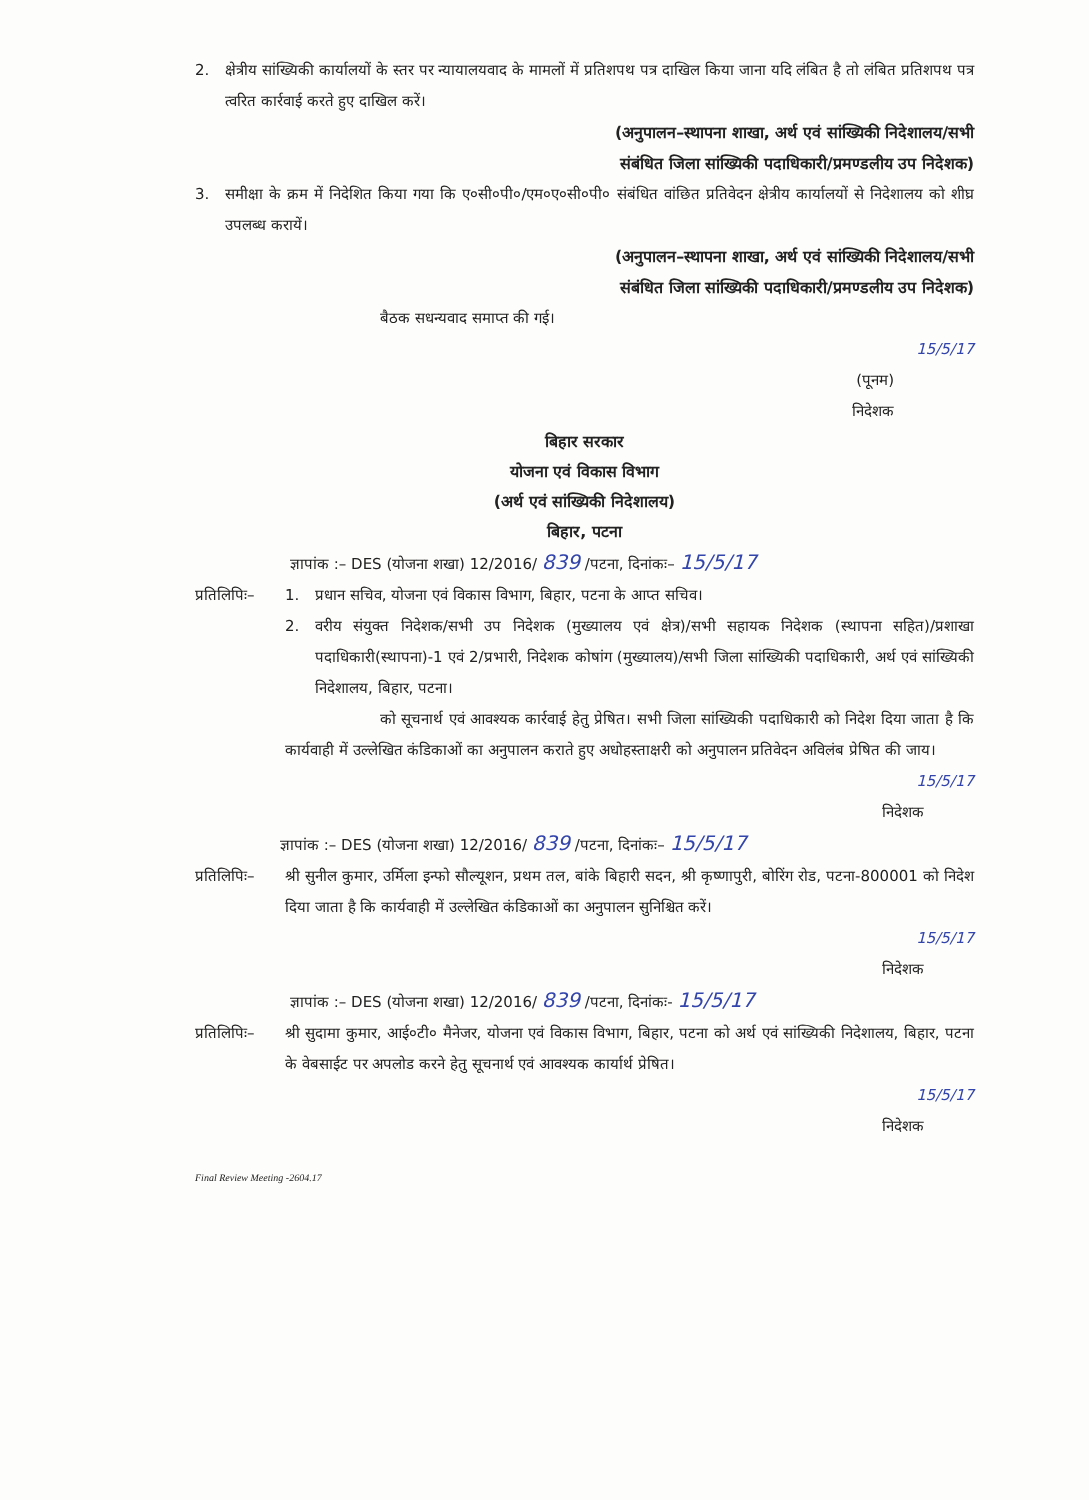2. क्षेत्रीय सांख्यिकी कार्यालयों के स्तर पर न्यायालयवाद के मामलों में प्रतिशपथ पत्र दाखिल किया जाना यदि लंबित है तो लंबित प्रतिशपथ पत्र त्वरित कार्रवाई करते हुए दाखिल करें।
(अनुपालन–स्थापना शाखा, अर्थ एवं सांख्यिकी निदेशालय/सभी
संबंधित जिला सांख्यिकी पदाधिकारी/प्रमण्डलीय उप निदेशक)
3. समीक्षा के क्रम में निदेशित किया गया कि ए०सी०पी०/एम०ए०सी०पी० संबंधित वांछित प्रतिवेदन क्षेत्रीय कार्यालयों से निदेशालय को शीघ्र उपलब्ध करायें।
(अनुपालन–स्थापना शाखा, अर्थ एवं सांख्यिकी निदेशालय/सभी
संबंधित जिला सांख्यिकी पदाधिकारी/प्रमण्डलीय उप निदेशक)
बैठक सधन्यवाद समाप्त की गई।
15/5/17
(पूनम)
निदेशक
बिहार सरकार
योजना एवं विकास विभाग
(अर्थ एवं सांख्यिकी निदेशालय)
बिहार, पटना
ज्ञापांक :– DES (योजना शखा) 12/2016/ 839 /पटना, दिनांकः– 15/5/17
प्रतिलिपिः–
1. प्रधान सचिव, योजना एवं विकास विभाग, बिहार, पटना के आप्त सचिव।
2. वरीय संयुक्त निदेशक/सभी उप निदेशक (मुख्यालय एवं क्षेत्र)/सभी सहायक निदेशक (स्थापना सहित)/प्रशाखा पदाधिकारी(स्थापना)-1 एवं 2/प्रभारी, निदेशक कोषांग (मुख्यालय)/सभी जिला सांख्यिकी पदाधिकारी, अर्थ एवं सांख्यिकी निदेशालय, बिहार, पटना।
को सूचनार्थ एवं आवश्यक कार्रवाई हेतु प्रेषित। सभी जिला सांख्यिकी पदाधिकारी को निदेश दिया जाता है कि कार्यवाही में उल्लेखित कंडिकाओं का अनुपालन कराते हुए अधोहस्ताक्षरी को अनुपालन प्रतिवेदन अविलंब प्रेषित की जाय।
15/5/17
निदेशक
ज्ञापांक :– DES (योजना शखा) 12/2016/ 839 /पटना, दिनांकः– 15/5/17
प्रतिलिपिः–
श्री सुनील कुमार, उर्मिला इन्फो सौल्यूशन, प्रथम तल, बांके बिहारी सदन, श्री कृष्णापुरी, बोरिंग रोड, पटना-800001 को निदेश दिया जाता है कि कार्यवाही में उल्लेखित कंडिकाओं का अनुपालन सुनिश्चित करें।
15/5/17
निदेशक
ज्ञापांक :– DES (योजना शखा) 12/2016/ 839 /पटना, दिनांकः- 15/5/17
प्रतिलिपिः–
श्री सुदामा कुमार, आई०टी० मैनेजर, योजना एवं विकास विभाग, बिहार, पटना को अर्थ एवं सांख्यिकी निदेशालय, बिहार, पटना के वेबसाईट पर अपलोड करने हेतु सूचनार्थ एवं आवश्यक कार्यार्थ प्रेषित।
15/5/17
निदेशक
Final Review Meeting -2604.17